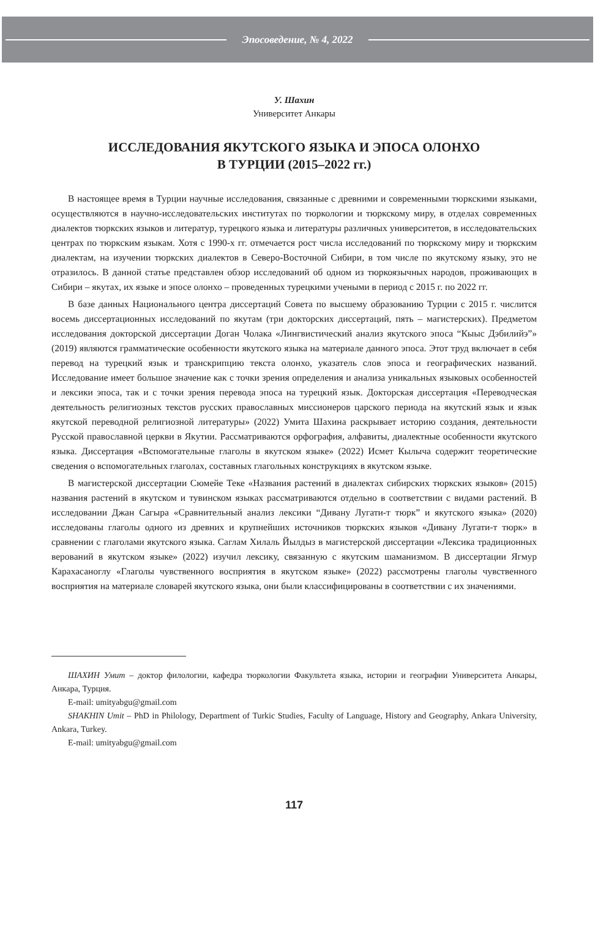Эпосоведение, № 4, 2022
У. Шахин
Университет Анкары
ИССЛЕДОВАНИЯ ЯКУТСКОГО ЯЗЫКА И ЭПОСА ОЛОНХО
В ТУРЦИИ (2015–2022 гг.)
В настоящее время в Турции научные исследования, связанные с древними и современными тюркскими языками, осуществляются в научно-исследовательских институтах по тюркологии и тюркскому миру, в отделах современных диалектов тюркских языков и литератур, турецкого языка и литературы различных университетов, в исследовательских центрах по тюркским языкам. Хотя с 1990-х гг. отмечается рост числа исследований по тюркскому миру и тюркским диалектам, на изучении тюркских диалектов в Северо-Восточной Сибири, в том числе по якутскому языку, это не отразилось. В данной статье представлен обзор исследований об одном из тюркоязычных народов, проживающих в Сибири – якутах, их языке и эпосе олонхо – проведенных турецкими учеными в период с 2015 г. по 2022 гг.
В базе данных Национального центра диссертаций Совета по высшему образованию Турции с 2015 г. числится восемь диссертационных исследований по якутам (три докторских диссертаций, пять – магистерских). Предметом исследования докторской диссертации Доган Чолака «Лингвистический анализ якутского эпоса “Кыыс Дэбилийэ”» (2019) являются грамматические особенности якутского языка на материале данного эпоса. Этот труд включает в себя перевод на турецкий язык и транскрипцию текста олонхо, указатель слов эпоса и географических названий. Исследование имеет большое значение как с точки зрения определения и анализа уникальных языковых особенностей и лексики эпоса, так и с точки зрения перевода эпоса на турецкий язык. Докторская диссертация «Переводческая деятельность религиозных текстов русских православных миссионеров царского периода на якутский язык и язык якутской переводной религиозной литературы» (2022) Умита Шахина раскрывает историю создания, деятельности Русской православной церкви в Якутии. Рассматриваются орфография, алфавиты, диалектные особенности якутского языка. Диссертация «Вспомогательные глаголы в якутском языке» (2022) Исмет Кылыча содержит теоретические сведения о вспомогательных глаголах, составных глагольных конструкциях в якутском языке.
В магистерской диссертации Сюмейе Теке «Названия растений в диалектах сибирских тюркских языков» (2015) названия растений в якутском и тувинском языках рассматриваются отдельно в соответствии с видами растений. В исследовании Джан Сагыра «Сравнительный анализ лексики “Дивану Лугати-т тюрк” и якутского языка» (2020) исследованы глаголы одного из древних и крупнейших источников тюркских языков «Дивану Лугати-т тюрк» в сравнении с глаголами якутского языка. Саглам Хилаль Йылдыз в магистерской диссертации «Лексика традиционных верований в якутском языке» (2022) изучил лексику, связанную с якутским шаманизмом. В диссертации Ягмур Карахасаноглу «Глаголы чувственного восприятия в якутском языке» (2022) рассмотрены глаголы чувственного восприятия на материале словарей якутского языка, они были классифицированы в соответствии с их значениями.
ШАХИН Умит – доктор филологии, кафедра тюркологии Факультета языка, истории и географии Университета Анкары, Анкара, Турция.
E-mail: umityabgu@gmail.com
SHAKHIN Umit – PhD in Philology, Department of Turkic Studies, Faculty of Language, History and Geography, Ankara University, Ankara, Turkey.
E-mail: umityabgu@gmail.com
117